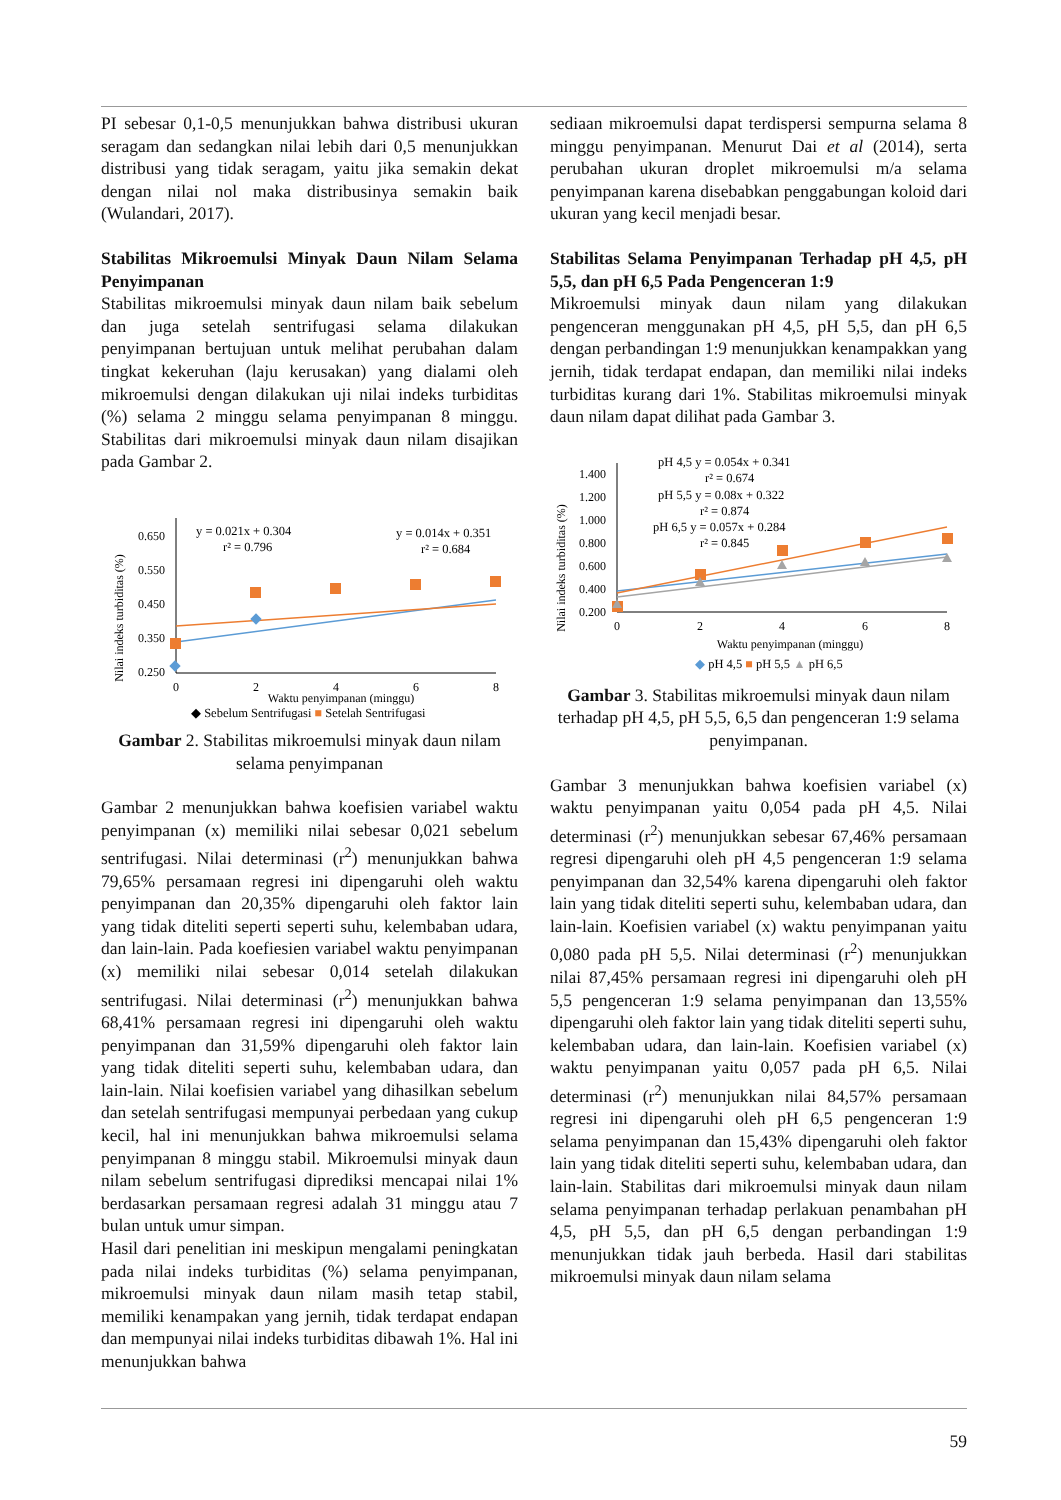PI sebesar 0,1-0,5 menunjukkan bahwa distribusi ukuran seragam dan sedangkan nilai lebih dari 0,5 menunjukkan distribusi yang tidak seragam, yaitu jika semakin dekat dengan nilai nol maka distribusinya semakin baik (Wulandari, 2017).
Stabilitas Mikroemulsi Minyak Daun Nilam Selama Penyimpanan
Stabilitas mikroemulsi minyak daun nilam baik sebelum dan juga setelah sentrifugasi selama dilakukan penyimpanan bertujuan untuk melihat perubahan dalam tingkat kekeruhan (laju kerusakan) yang dialami oleh mikroemulsi dengan dilakukan uji nilai indeks turbiditas (%) selama 2 minggu selama penyimpanan 8 minggu. Stabilitas dari mikroemulsi minyak daun nilam disajikan pada Gambar 2.
Nilai indeks turbiditas (%)
0.650
0.550
0.450
0.350
0.250
0
2
4
6
8
Waktu penyimpanan (minggu)
y = 0.021x + 0.304
r² = 0.796
y = 0.014x + 0.351
r² = 0.684
◆ Sebelum Sentrifugasi ■ Setelah Sentrifugasi
Gambar 2. Stabilitas mikroemulsi minyak daun nilam selama penyimpanan
Gambar 2 menunjukkan bahwa koefisien variabel waktu penyimpanan (x) memiliki nilai sebesar 0,021 sebelum sentrifugasi. Nilai determinasi (r<sup>2</sup>) menunjukkan bahwa 79,65% persamaan regresi ini dipengaruhi oleh waktu penyimpanan dan 20,35% dipengaruhi oleh faktor lain yang tidak diteliti seperti seperti suhu, kelembaban udara, dan lain-lain. Pada koefiesien variabel waktu penyimpanan (x) memiliki nilai sebesar 0,014 setelah dilakukan sentrifugasi. Nilai determinasi (r<sup>2</sup>) menunjukkan bahwa 68,41% persamaan regresi ini dipengaruhi oleh waktu penyimpanan dan 31,59% dipengaruhi oleh faktor lain yang tidak diteliti seperti suhu, kelembaban udara, dan lain-lain. Nilai koefisien variabel yang dihasilkan sebelum dan setelah sentrifugasi mempunyai perbedaan yang cukup kecil, hal ini menunjukkan bahwa mikroemulsi selama penyimpanan 8 minggu stabil. Mikroemulsi minyak daun nilam sebelum sentrifugasi diprediksi mencapai nilai 1% berdasarkan persamaan regresi adalah 31 minggu atau 7 bulan untuk umur simpan.
Hasil dari penelitian ini meskipun mengalami peningkatan pada nilai indeks turbiditas (%) selama penyimpanan, mikroemulsi minyak daun nilam masih tetap stabil, memiliki kenampakan yang jernih, tidak terdapat endapan dan mempunyai nilai indeks turbiditas dibawah 1%. Hal ini menunjukkan bahwa
sediaan mikroemulsi dapat terdispersi sempurna selama 8 minggu penyimpanan. Menurut Dai et al (2014), serta perubahan ukuran droplet mikroemulsi m/a selama penyimpanan karena disebabkan penggabungan koloid dari ukuran yang kecil menjadi besar.
Stabilitas Selama Penyimpanan Terhadap pH 4,5, pH 5,5, dan pH 6,5 Pada Pengenceran 1:9
Mikroemulsi minyak daun nilam yang dilakukan pengenceran menggunakan pH 4,5, pH 5,5, dan pH 6,5 dengan perbandingan 1:9 menunjukkan kenampakkan yang jernih, tidak terdapat endapan, dan memiliki nilai indeks turbiditas kurang dari 1%. Stabilitas mikroemulsi minyak daun nilam dapat dilihat pada Gambar 3.
Nilai indeks turbiditas (%)
1.400
1.200
1.000
0.800
0.600
0.400
0.200
0
2
4
6
8
Waktu penyimpanan (minggu)
pH 4,5 y = 0.054x + 0.341
r² = 0.674
pH 5,5 y = 0.08x + 0.322
r² = 0.874
pH 6,5 y = 0.057x + 0.284
r² = 0.845
◆ pH 4,5 ■ pH 5,5 ▲ pH 6,5
Gambar 3. Stabilitas mikroemulsi minyak daun nilam terhadap pH 4,5, pH 5,5, 6,5 dan pengenceran 1:9 selama penyimpanan.
Gambar 3 menunjukkan bahwa koefisien variabel (x) waktu penyimpanan yaitu 0,054 pada pH 4,5. Nilai determinasi (r<sup>2</sup>) menunjukkan sebesar 67,46% persamaan regresi dipengaruhi oleh pH 4,5 pengenceran 1:9 selama penyimpanan dan 32,54% karena dipengaruhi oleh faktor lain yang tidak diteliti seperti suhu, kelembaban udara, dan lain-lain. Koefisien variabel (x) waktu penyimpanan yaitu 0,080 pada pH 5,5. Nilai determinasi (r<sup>2</sup>) menunjukkan nilai 87,45% persamaan regresi ini dipengaruhi oleh pH 5,5 pengenceran 1:9 selama penyimpanan dan 13,55% dipengaruhi oleh faktor lain yang tidak diteliti seperti suhu, kelembaban udara, dan lain-lain. Koefisien variabel (x) waktu penyimpanan yaitu 0,057 pada pH 6,5. Nilai determinasi (r<sup>2</sup>) menunjukkan nilai 84,57% persamaan regresi ini dipengaruhi oleh pH 6,5 pengenceran 1:9 selama penyimpanan dan 15,43% dipengaruhi oleh faktor lain yang tidak diteliti seperti suhu, kelembaban udara, dan lain-lain. Stabilitas dari mikroemulsi minyak daun nilam selama penyimpanan terhadap perlakuan penambahan pH 4,5, pH 5,5, dan pH 6,5 dengan perbandingan 1:9 menunjukkan tidak jauh berbeda. Hasil dari stabilitas mikroemulsi minyak daun nilam selama
59